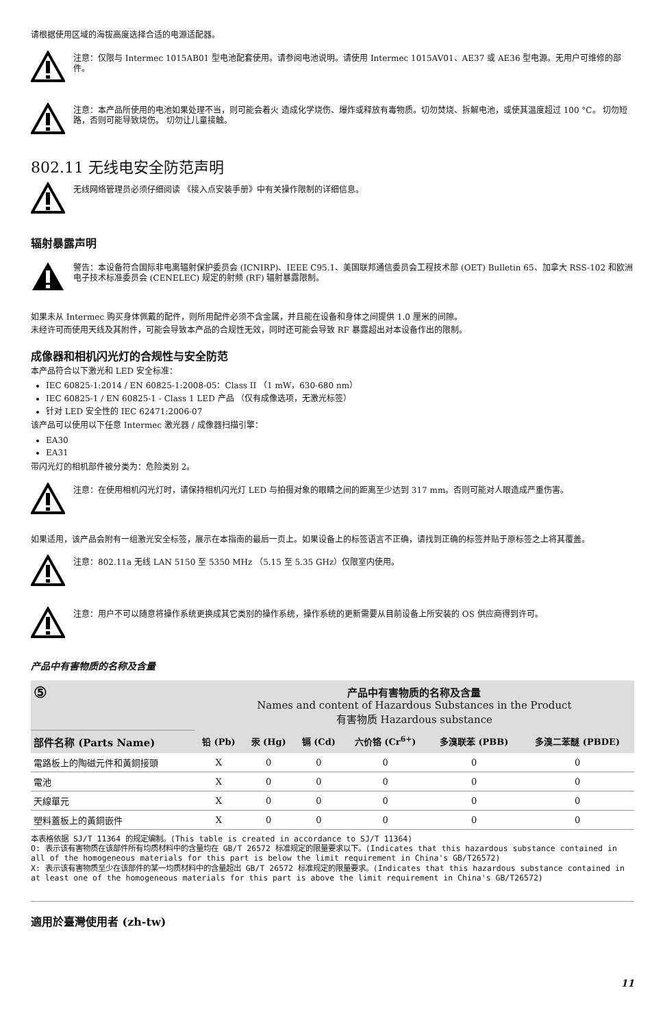请根据使用区域的海拔高度选择合适的电源适配器。
注意：仅限与 Intermec 1015AB01 型电池配套使用。请参阅电池说明。请使用 Intermec 1015AV01、AE37 或 AE36 型电源。无用户可维修的部件。
注意：本产品所使用的电池如果处理不当，则可能会着火 造成化学烧伤、爆炸或释放有毒物质。切勿焚烧、拆解电池，或使其温度超过 100 °C。 切勿短路，否则可能导致烧伤。 切勿让儿童接触。
802.11 无线电安全防范声明
无线网络管理员必须仔细阅读 《接入点安装手册》中有关操作限制的详细信息。
辐射暴露声明
警告：本设备符合国际非电离辐射保护委员会 (ICNIRP)、IEEE C95.1、美国联邦通信委员会工程技术部 (OET) Bulletin 65、加拿大 RSS-102 和欧洲电子技术标准委员会 (CENELEC) 规定的射频 (RF) 辐射暴露限制。
如果未从 Intermec 购买身体佩戴的配件，则所用配件必须不含金属，并且能在设备和身体之间提供 1.0 厘米的间隙。
未经许可而使用天线及其附件，可能会导致本产品的合规性无效，同时还可能会导致 RF 暴露超出对本设备作出的限制。
成像器和相机闪光灯的合规性与安全防范
本产品符合以下激光和 LED 安全标准：
IEC 60825-1:2014 / EN 60825-1:2008-05：Class II （1 mW，630-680 nm）
IEC 60825-1 / EN 60825-1 - Class 1 LED 产品 （仅有成像选项，无激光标签）
针对 LED 安全性的 IEC 62471:2006-07
该产品可以使用以下任意 Intermec 激光器 / 成像器扫描引擎：
EA30
EA31
带闪光灯的相机部件被分类为：危险类别 2。
注意：在使用相机闪光灯时，请保持相机闪光灯 LED 与拍摄对象的眼睛之间的距离至少达到 317 mm。否则可能对人眼造成严重伤害。
如果适用，该产品会附有一组激光安全标签，展示在本指南的最后一页上。如果设备上的标签语言不正确，请找到正确的标签并贴于原标签之上将其覆盖。
注意：802.11a 无线 LAN 5150 至 5350 MHz （5.15 至 5.35 GHz）仅限室内使用。
注意：用户不可以随意将操作系统更换成其它类别的操作系统，操作系统的更新需要从目前设备上所安装的 OS 供应商得到许可。
产品中有害物质的名称及含量
| ⑤ | 产品中有害物质的名称及含量 Names and content of Hazardous Substances in the Product 有害物质 Hazardous substance | | | | | |
| 部件名称 (Parts Name) | 铅 (Pb) | 汞 (Hg) | 镉 (Cd) | 六价铬 (Cr<sup>6+</sup>) | 多溴联苯 (PBB) | 多溴二苯醚 (PBDE) |
| 電路板上的陶磁元件和黃銅接頭 | X | 0 | 0 | 0 | 0 | 0 |
| 電池 | X | 0 | 0 | 0 | 0 | 0 |
| 天線單元 | X | 0 | 0 | 0 | 0 | 0 |
| 塑料蓋板上的黃銅嵌件 | X | 0 | 0 | 0 | 0 | 0 |
本表格依据 SJ/T 11364 的规定编制。(This table is created in accordance to SJ/T 11364)
O: 表示该有害物质在该部件所有均质材料中的含量均在 GB/T 26572 标准规定的限量要求以下。(Indicates that this hazardous substance contained in all of the homogeneous materials for this part is below the limit requirement in China's GB/T26572)
X: 表示该有害物质至少在该部件的某一均质材料中的含量超出 GB/T 26572 标准规定的限量要求。(Indicates that this hazardous substance contained in at least one of the homogeneous materials for this part is above the limit requirement in China's GB/T26572)
適用於臺灣使用者 (zh-tw)
11